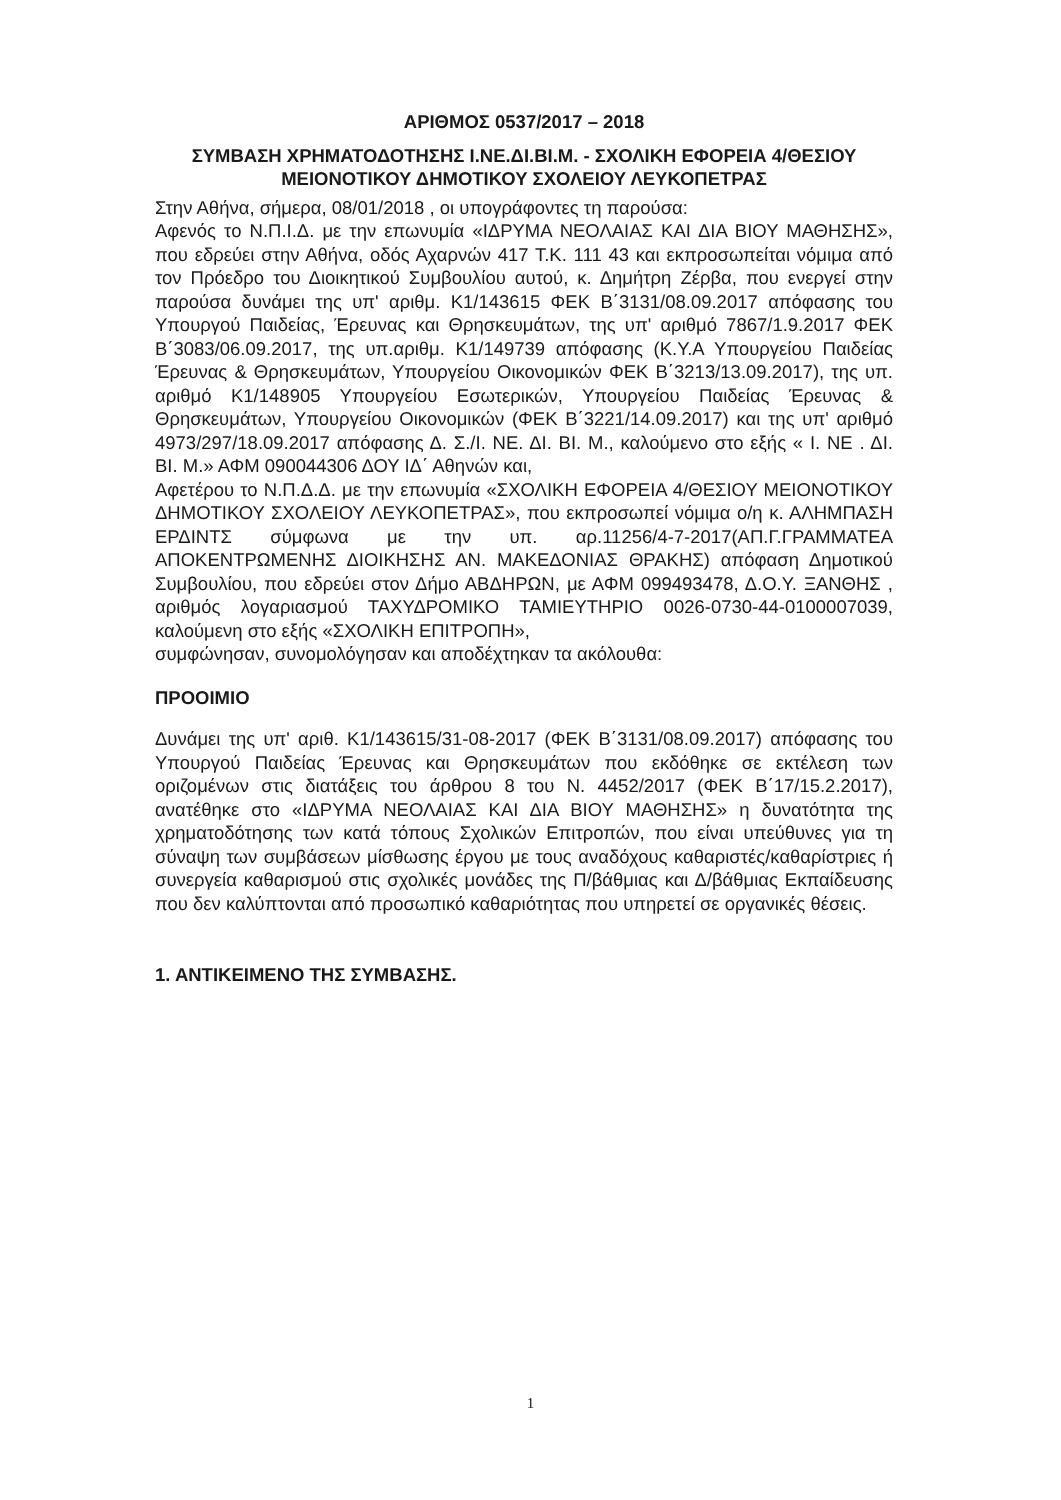ΑΡΙΘΜΟΣ 0537/2017 – 2018
ΣΥΜΒΑΣΗ ΧΡΗΜΑΤΟΔΟΤΗΣΗΣ Ι.ΝΕ.ΔΙ.ΒΙ.Μ. - ΣΧΟΛΙΚΗ ΕΦΟΡΕΙΑ 4/ΘΕΣΙΟΥ ΜΕΙΟΝΟΤΙΚΟΥ ΔΗΜΟΤΙΚΟΥ ΣΧΟΛΕΙΟΥ ΛΕΥΚΟΠΕΤΡΑΣ
Στην Αθήνα, σήμερα, 08/01/2018 , οι υπογράφοντες τη παρούσα:
Αφενός το Ν.Π.Ι.Δ. με την επωνυμία «ΙΔΡΥΜΑ ΝΕΟΛΑΙΑΣ ΚΑΙ ΔΙΑ ΒΙΟΥ ΜΑΘΗΣΗΣ», που εδρεύει στην Αθήνα, οδός Αχαρνών 417 Τ.Κ. 111 43 και εκπροσωπείται νόμιμα από τον Πρόεδρο του Διοικητικού Συμβουλίου αυτού, κ. Δημήτρη Ζέρβα, που ενεργεί στην παρούσα δυνάμει της υπ' αριθμ. Κ1/143615 ΦΕΚ Β΄3131/08.09.2017 απόφασης του Υπουργού Παιδείας, Έρευνας και Θρησκευμάτων, της υπ' αριθμό 7867/1.9.2017 ΦΕΚ Β΄3083/06.09.2017, της υπ.αριθμ. Κ1/149739 απόφασης (Κ.Υ.Α Υπουργείου Παιδείας Έρευνας & Θρησκευμάτων, Υπουργείου Οικονομικών ΦΕΚ Β΄3213/13.09.2017), της υπ. αριθμό Κ1/148905 Υπουργείου Εσωτερικών, Υπουργείου Παιδείας Έρευνας & Θρησκευμάτων, Υπουργείου Οικονομικών (ΦΕΚ Β΄3221/14.09.2017) και της υπ' αριθμό 4973/297/18.09.2017 απόφασης Δ. Σ./Ι. ΝΕ. ΔΙ. ΒΙ. Μ., καλούμενο στο εξής « Ι. ΝΕ . ΔΙ. ΒΙ. Μ.» ΑΦΜ 090044306 ΔΟΥ ΙΔ΄ Αθηνών και,
Αφετέρου το Ν.Π.Δ.Δ. με την επωνυμία «ΣΧΟΛΙΚΗ ΕΦΟΡΕΙΑ 4/ΘΕΣΙΟΥ ΜΕΙΟΝΟΤΙΚΟΥ ΔΗΜΟΤΙΚΟΥ ΣΧΟΛΕΙΟΥ ΛΕΥΚΟΠΕΤΡΑΣ», που εκπροσωπεί νόμιμα ο/η κ. ΑΛΗΜΠΑΣΗ ΕΡΔΙΝΤΣ σύμφωνα με την υπ. αρ.11256/4-7-2017(ΑΠ.Γ.ΓΡΑΜΜΑΤΕΑ ΑΠΟΚΕΝΤΡΩΜΕΝΗΣ ΔΙΟΙΚΗΣΗΣ ΑΝ. ΜΑΚΕΔΟΝΙΑΣ ΘΡΑΚΗΣ) απόφαση Δημοτικού Συμβουλίου, που εδρεύει στον Δήμο ΑΒΔΗΡΩΝ, με ΑΦΜ 099493478, Δ.Ο.Υ. ΞΑΝΘΗΣ , αριθμός λογαριασμού ΤΑΧΥΔΡΟΜΙΚΟ ΤΑΜΙΕΥΤΗΡΙΟ 0026-0730-44-0100007039, καλούμενη στο εξής «ΣΧΟΛΙΚΗ ΕΠΙΤΡΟΠΗ»,
συμφώνησαν, συνομολόγησαν και αποδέχτηκαν τα ακόλουθα:
ΠΡΟΟΙΜΙΟ
Δυνάμει της υπ' αριθ. Κ1/143615/31-08-2017 (ΦΕΚ Β΄3131/08.09.2017) απόφασης του Υπουργού Παιδείας Έρευνας και Θρησκευμάτων που εκδόθηκε σε εκτέλεση των οριζομένων στις διατάξεις του άρθρου 8 του Ν. 4452/2017 (ΦΕΚ Β΄17/15.2.2017), ανατέθηκε στο «ΙΔΡΥΜΑ ΝΕΟΛΑΙΑΣ ΚΑΙ ΔΙΑ ΒΙΟΥ ΜΑΘΗΣΗΣ» η δυνατότητα της χρηματοδότησης των κατά τόπους Σχολικών Επιτροπών, που είναι υπεύθυνες για τη σύναψη των συμβάσεων μίσθωσης έργου με τους αναδόχους καθαριστές/καθαρίστριες ή συνεργεία καθαρισμού στις σχολικές μονάδες της Π/βάθμιας και Δ/βάθμιας Εκπαίδευσης που δεν καλύπτονται από προσωπικό καθαριότητας που υπηρετεί σε οργανικές θέσεις.
1. ΑΝΤΙΚΕΙΜΕΝΟ ΤΗΣ ΣΥΜΒΑΣΗΣ.
1